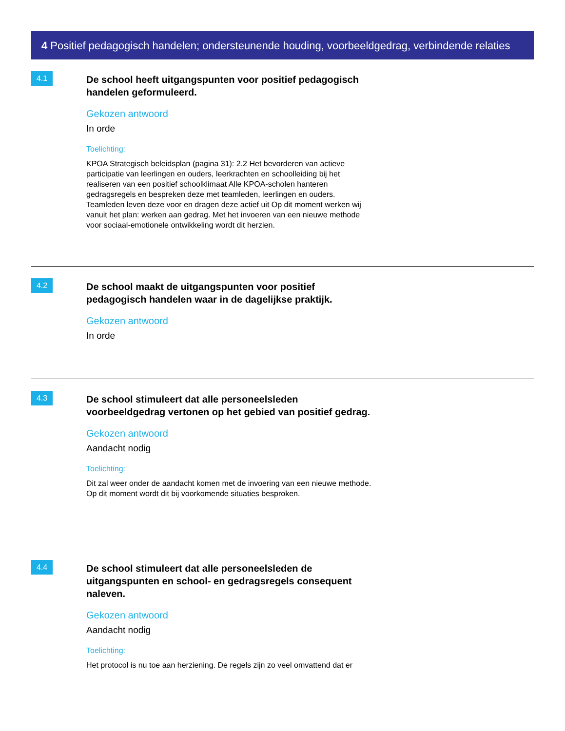4 Positief pedagogisch handelen; ondersteunende houding, voorbeeldgedrag, verbindende relaties
4.1
De school heeft uitgangspunten voor positief pedagogisch handelen geformuleerd.
Gekozen antwoord
In orde
Toelichting:
KPOA Strategisch beleidsplan (pagina 31): 2.2 Het bevorderen van actieve participatie van leerlingen en ouders, leerkrachten en schoolleiding bij het realiseren van een positief schoolklimaat Alle KPOA-scholen hanteren gedragsregels en bespreken deze met teamleden, leerlingen en ouders. Teamleden leven deze voor en dragen deze actief uit Op dit moment werken wij vanuit het plan: werken aan gedrag. Met het invoeren van een nieuwe methode voor sociaal-emotionele ontwikkeling wordt dit herzien.
4.2
De school maakt de uitgangspunten voor positief pedagogisch handelen waar in de dagelijkse praktijk.
Gekozen antwoord
In orde
4.3
De school stimuleert dat alle personeelsleden voorbeeldgedrag vertonen op het gebied van positief gedrag.
Gekozen antwoord
Aandacht nodig
Toelichting:
Dit zal weer onder de aandacht komen met de invoering van een nieuwe methode. Op dit moment wordt dit bij voorkomende situaties besproken.
4.4
De school stimuleert dat alle personeelsleden de uitgangspunten en school- en gedragsregels consequent naleven.
Gekozen antwoord
Aandacht nodig
Toelichting:
Het protocol is nu toe aan herziening. De regels zijn zo veel omvattend dat er